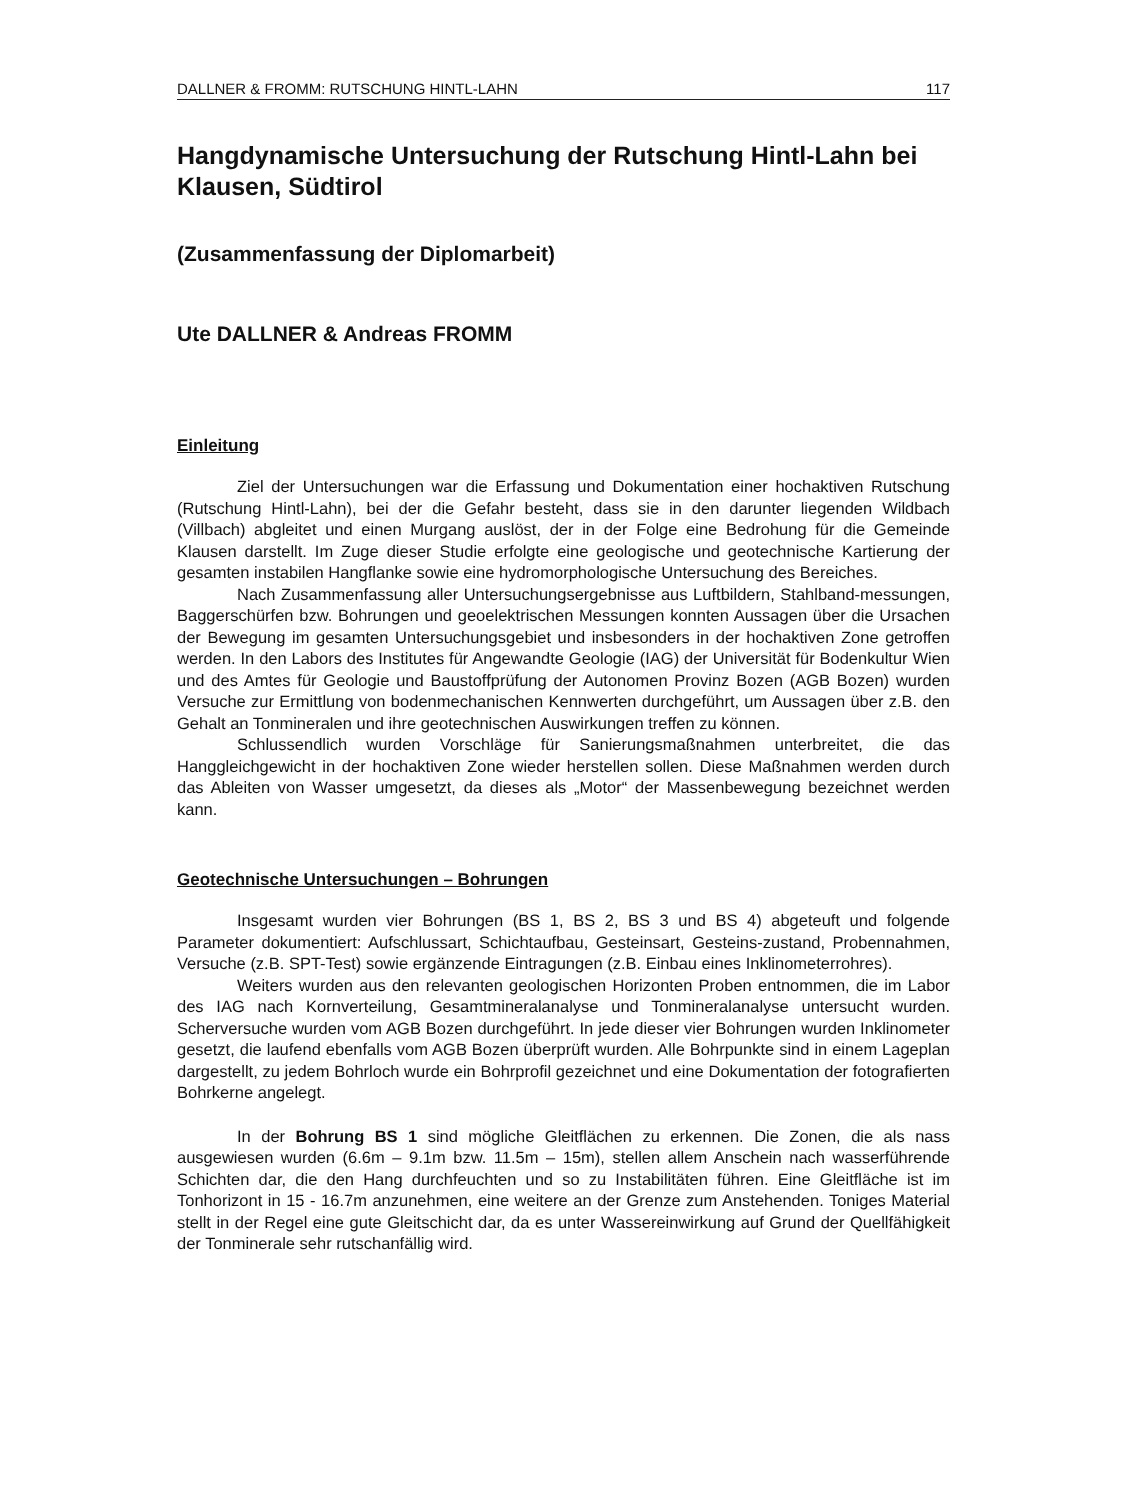DALLNER & FROMM: RUTSCHUNG HINTL-LAHN 117
Hangdynamische Untersuchung der Rutschung Hintl-Lahn bei Klausen, Südtirol
(Zusammenfassung der Diplomarbeit)
Ute DALLNER & Andreas FROMM
Einleitung
Ziel der Untersuchungen war die Erfassung und Dokumentation einer hochaktiven Rutschung (Rutschung Hintl-Lahn), bei der die Gefahr besteht, dass sie in den darunter liegenden Wildbach (Villbach) abgleitet und einen Murgang auslöst, der in der Folge eine Bedrohung für die Gemeinde Klausen darstellt. Im Zuge dieser Studie erfolgte eine geologische und geotechnische Kartierung der gesamten instabilen Hangflanke sowie eine hydromorphologische Untersuchung des Bereiches.
Nach Zusammenfassung aller Untersuchungsergebnisse aus Luftbildern, Stahlband-messungen, Baggerschürfen bzw. Bohrungen und geoelektrischen Messungen konnten Aussagen über die Ursachen der Bewegung im gesamten Untersuchungsgebiet und insbesonders in der hochaktiven Zone getroffen werden. In den Labors des Institutes für Angewandte Geologie (IAG) der Universität für Bodenkultur Wien und des Amtes für Geologie und Baustoffprüfung der Autonomen Provinz Bozen (AGB Bozen) wurden Versuche zur Ermittlung von bodenmechanischen Kennwerten durchgeführt, um Aussagen über z.B. den Gehalt an Tonmineralen und ihre geotechnischen Auswirkungen treffen zu können.
Schlussendlich wurden Vorschläge für Sanierungsmaßnahmen unterbreitet, die das Hanggleichgewicht in der hochaktiven Zone wieder herstellen sollen. Diese Maßnahmen werden durch das Ableiten von Wasser umgesetzt, da dieses als „Motor“ der Massenbewegung bezeichnet werden kann.
Geotechnische Untersuchungen – Bohrungen
Insgesamt wurden vier Bohrungen (BS 1, BS 2, BS 3 und BS 4) abgeteuft und folgende Parameter dokumentiert: Aufschlussart, Schichtaufbau, Gesteinsart, Gesteins-zustand, Probennahmen, Versuche (z.B. SPT-Test) sowie ergänzende Eintragungen (z.B. Einbau eines Inklinometerrohres).
Weiters wurden aus den relevanten geologischen Horizonten Proben entnommen, die im Labor des IAG nach Kornverteilung, Gesamtmineralanalyse und Tonmineralanalyse untersucht wurden. Scherversuche wurden vom AGB Bozen durchgeführt. In jede dieser vier Bohrungen wurden Inklinometer gesetzt, die laufend ebenfalls vom AGB Bozen überprüft wurden. Alle Bohrpunkte sind in einem Lageplan dargestellt, zu jedem Bohrloch wurde ein Bohrprofil gezeichnet und eine Dokumentation der fotografierten Bohrkerne angelegt.
In der Bohrung BS 1 sind mögliche Gleitflächen zu erkennen. Die Zonen, die als nass ausgewiesen wurden (6.6m – 9.1m bzw. 11.5m – 15m), stellen allem Anschein nach wasserführende Schichten dar, die den Hang durchfeuchten und so zu Instabilitäten führen. Eine Gleitfläche ist im Tonhorizont in 15 - 16.7m anzunehmen, eine weitere an der Grenze zum Anstehenden. Toniges Material stellt in der Regel eine gute Gleitschicht dar, da es unter Wassereinwirkung auf Grund der Quellfähigkeit der Tonminerale sehr rutschanfällig wird.